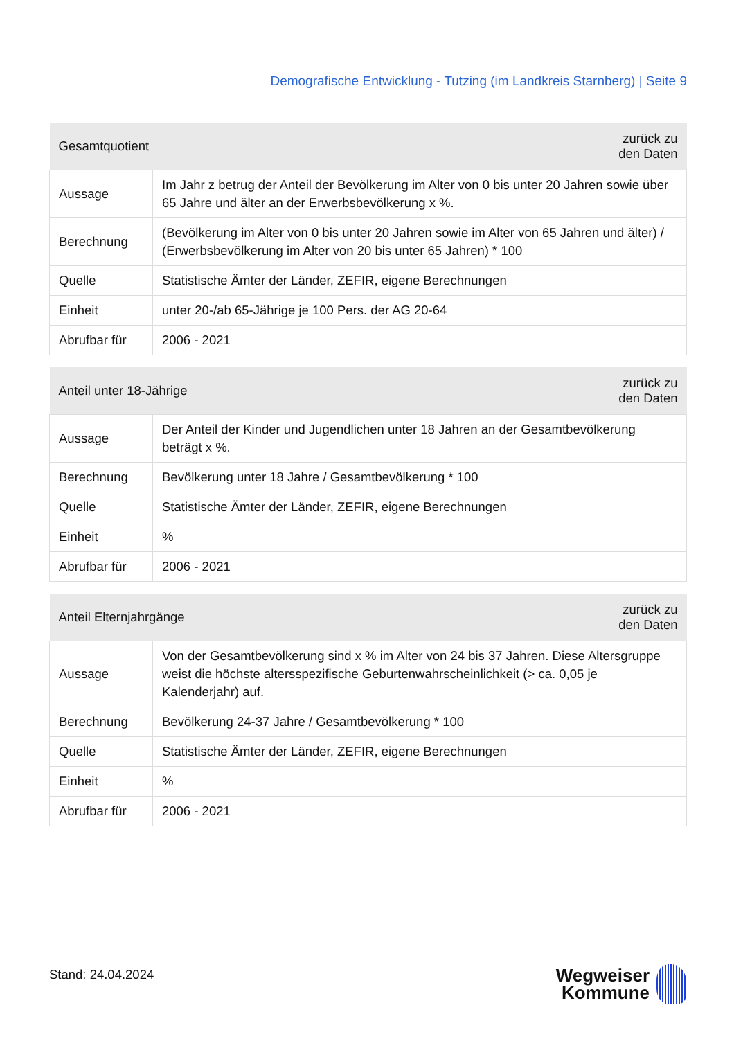Demografische Entwicklung - Tutzing (im Landkreis Starnberg) | Seite 9
| Gesamtquotient | | zurück zu den Daten |
| --- | --- | --- |
| Aussage | Im Jahr z betrug der Anteil der Bevölkerung im Alter von 0 bis unter 20 Jahren sowie über 65 Jahre und älter an der Erwerbsbevölkerung x %. | |
| Berechnung | (Bevölkerung im Alter von 0 bis unter 20 Jahren sowie im Alter von 65 Jahren und älter) / (Erwerbsbevölkerung im Alter von 20 bis unter 65 Jahren) * 100 | |
| Quelle | Statistische Ämter der Länder, ZEFIR, eigene Berechnungen | |
| Einheit | unter 20-/ab 65-Jährige je 100 Pers. der AG 20-64 | |
| Abrufbar für | 2006 - 2021 | |
| Anteil unter 18-Jährige | | zurück zu den Daten |
| --- | --- | --- |
| Aussage | Der Anteil der Kinder und Jugendlichen unter 18 Jahren an der Gesamtbevölkerung beträgt x %. | |
| Berechnung | Bevölkerung unter 18 Jahre / Gesamtbevölkerung * 100 | |
| Quelle | Statistische Ämter der Länder, ZEFIR, eigene Berechnungen | |
| Einheit | % | |
| Abrufbar für | 2006 - 2021 | |
| Anteil Elternjahrgänge | | zurück zu den Daten |
| --- | --- | --- |
| Aussage | Von der Gesamtbevölkerung sind x % im Alter von 24 bis 37 Jahren. Diese Altersgruppe weist die höchste altersspezifische Geburtenwahrscheinlichkeit (> ca. 0,05 je Kalenderjahr) auf. | |
| Berechnung | Bevölkerung 24-37 Jahre / Gesamtbevölkerung * 100 | |
| Quelle | Statistische Ämter der Länder, ZEFIR, eigene Berechnungen | |
| Einheit | % | |
| Abrufbar für | 2006 - 2021 | |
Stand: 24.04.2024
Wegweiser
Kommune